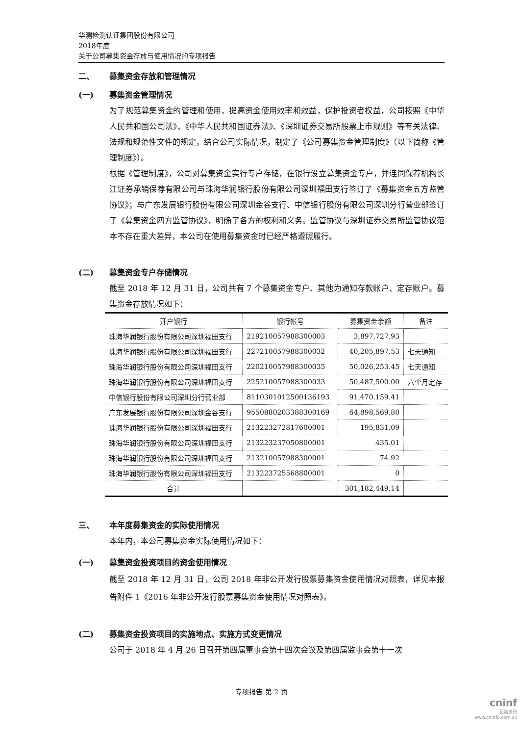华测检测认证集团股份有限公司
2018年度
关于公司募集资金存放与使用情况的专项报告
二、 募集资金存放和管理情况
(一) 募集资金管理情况
为了规范募集资金的管理和使用，提高资金使用效率和效益，保护投资者权益，公司按照《中华人民共和国公司法》、《中华人民共和国证券法》、《深圳证券交易所股票上市规则》等有关法律、法规和规范性文件的规定，结合公司实际情况，制定了《公司募集资金管理制度》（以下简称《管理制度》）。
根据《管理制度》，公司对募集资金实行专户存储，在银行设立募集资金专户，并连同保荐机构长江证券承销保荐有限公司与珠海华润银行股份有限公司深圳福田支行签订了《募集资金五方监管协议》；与广东发展银行股份有限公司深圳金谷支行、中信银行股份有限公司深圳分行营业部签订了《募集资金四方监管协议》，明确了各方的权利和义务。监管协议与深圳证券交易所监管协议范本不存在重大差异，本公司在使用募集资金时已经严格遵照履行。
(二) 募集资金专户存储情况
截至 2018 年 12 月 31 日，公司共有 7 个募集资金专户、其他为通知存款账户、定存账户。募集资金存放情况如下：
| 开户银行 | 银行帐号 | 募集资金余额 | 备注 |
| --- | --- | --- | --- |
| 珠海华润银行股份有限公司深圳福田支行 | 219210057988300003 | 3,897,727.93 | |
| 珠海华润银行股份有限公司深圳福田支行 | 227210057988300032 | 40,205,897.53 | 七天通知 |
| 珠海华润银行股份有限公司深圳福田支行 | 220210057988300035 | 50,026,253.45 | 七天通知 |
| 珠海华润银行股份有限公司深圳福田支行 | 225210057988300033 | 50,487,500.00 | 六个月定存 |
| 中信银行股份有限公司深圳分行营业部 | 8110301012500136193 | 91,470,159.41 | |
| 广东发展银行股份有限公司深圳金谷支行 | 9550880203388300169 | 64,898,569.80 | |
| 珠海华润银行股份有限公司深圳福田支行 | 213223272817600001 | 195,831.09 | |
| 珠海华润银行股份有限公司深圳福田支行 | 213223237050800001 | 435.01 | |
| 珠海华润银行股份有限公司深圳福田支行 | 213210057988300001 | 74.92 | |
| 珠海华润银行股份有限公司深圳福田支行 | 213223725568800001 | 0 | |
| 合计 | | 301,182,449.14 | |
三、 本年度募集资金的实际使用情况
本年内，本公司募集资金实际使用情况如下：
(一) 募集资金投资项目的资金使用情况
截至 2018 年 12 月 31 日，公司 2018 年非公开发行股票募集资金使用情况对照表，详见本报告附件 1《2016 年非公开发行股票募集资金使用情况对照表》。
(二) 募集资金投资项目的实施地点、实施方式变更情况
公司于 2018 年 4 月 26 日召开第四届董事会第十四次会议及第四届监事会第十一次
专项报告 第 2 页
cninf
巨潮资讯
www.cninfo.com.cn